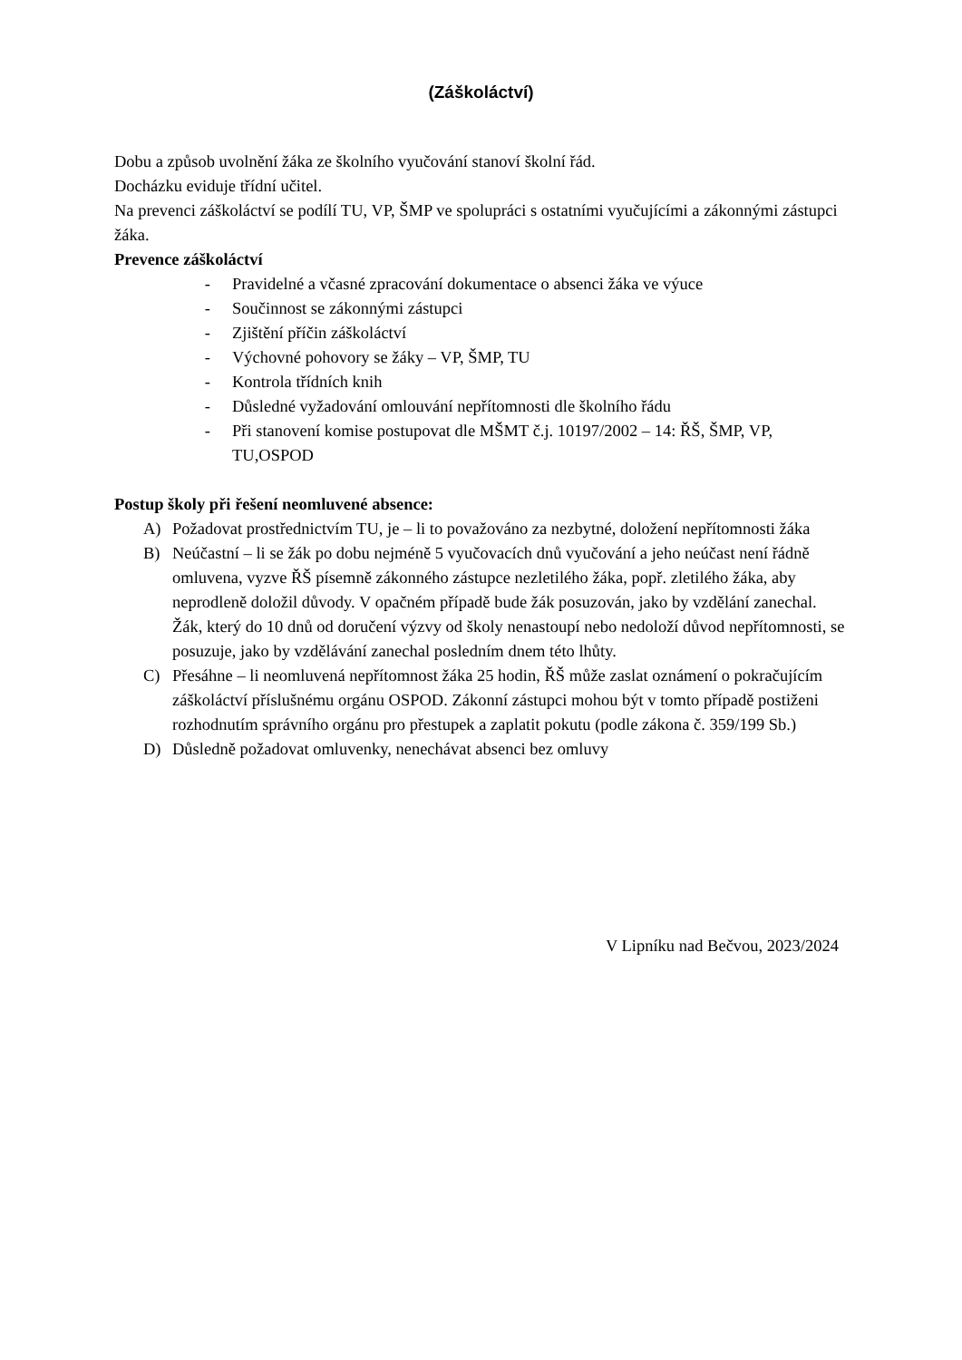(Záškoláctví)
Dobu a způsob uvolnění žáka ze školního vyučování stanoví školní řád.
Docházku eviduje třídní učitel.
Na prevenci záškoláctví se podílí TU, VP, ŠMP ve spolupráci s ostatními vyučujícími a zákonnými zástupci žáka.
Prevence záškoláctví
- Pravidelné a včasné zpracování dokumentace o absenci žáka ve výuce
- Součinnost se zákonnými zástupci
- Zjištění příčin záškoláctví
- Výchovné pohovory se žáky – VP, ŠMP, TU
- Kontrola třídních knih
- Důsledné vyžadování omlouvání nepřítomnosti dle školního řádu
- Při stanovení komise postupovat dle MŠMT č.j. 10197/2002 – 14: ŘŠ, ŠMP, VP, TU,OSPOD
Postup školy při řešení neomluvené absence:
A) Požadovat prostřednictvím TU, je – li to považováno za nezbytné, doložení nepřítomnosti žáka
B) Neúčastní – li se žák po dobu nejméně 5 vyučovacích dnů vyučování a jeho neúčast není řádně omluvena, vyzve ŘŠ písemně zákonného zástupce nezletilého žáka, popř. zletilého žáka, aby neprodleně doložil důvody. V opačném případě bude žák posuzován, jako by vzdělání zanechal.
Žák, který do 10 dnů od doručení výzvy od školy nenastoupí nebo nedoloží důvod nepřítomnosti, se posuzuje, jako by vzdělávání zanechal posledním dnem této lhůty.
C) Přesáhne – li neomluvená nepřítomnost žáka 25 hodin, ŘŠ může zaslat oznámení o pokračujícím záškoláctví příslušnému orgánu OSPOD. Zákonní zástupci mohou být v tomto případě postiženi rozhodnutím správního orgánu pro přestupek a zaplatit pokutu (podle zákona č. 359/199 Sb.)
D) Důsledně požadovat omluvenky, nenechávat absenci bez omluvy
V Lipníku nad Bečvou, 2023/2024